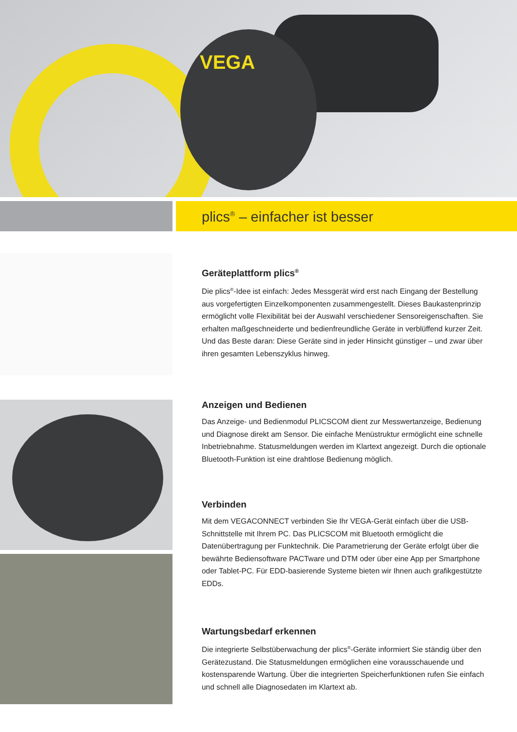VEGA
plics<sup>®</sup> – einfacher ist besser
Geräteplattform plics<sup>®</sup>
Die plics<sup>®</sup>-Idee ist einfach: Jedes Messgerät wird erst nach Eingang der Bestellung aus vorgefertigten Einzelkomponenten zusammengestellt. Dieses Baukastenprinzip ermöglicht volle Flexibilität bei der Auswahl verschiedener Sensoreigenschaften. Sie erhalten maßgeschneiderte und bedienfreundliche Geräte in verblüffend kurzer Zeit. Und das Beste daran: Diese Geräte sind in jeder Hinsicht günstiger – und zwar über ihren gesamten Lebenszyklus hinweg.
Anzeigen und Bedienen
Das Anzeige- und Bedienmodul PLICSCOM dient zur Messwertanzeige, Bedienung und Diagnose direkt am Sensor. Die einfache Menüstruktur ermöglicht eine schnelle Inbetriebnahme. Statusmeldungen werden im Klartext angezeigt. Durch die optionale Bluetooth-Funktion ist eine drahtlose Bedienung möglich.
Verbinden
Mit dem VEGACONNECT verbinden Sie Ihr VEGA-Gerät einfach über die USB-Schnittstelle mit Ihrem PC. Das PLICSCOM mit Bluetooth ermöglicht die Datenübertragung per Funktechnik. Die Parametrierung der Geräte erfolgt über die bewährte Bediensoftware PACTware und DTM oder über eine App per Smartphone oder Tablet-PC. Für EDD-basierende Systeme bieten wir Ihnen auch grafikgestützte EDDs.
Wartungsbedarf erkennen
Die integrierte Selbstüberwachung der plics<sup>®</sup>-Geräte informiert Sie ständig über den Gerätezustand. Die Statusmeldungen ermöglichen eine vorausschauende und kostensparende Wartung. Über die integrierten Speicherfunktionen rufen Sie einfach und schnell alle Diagnosedaten im Klartext ab.